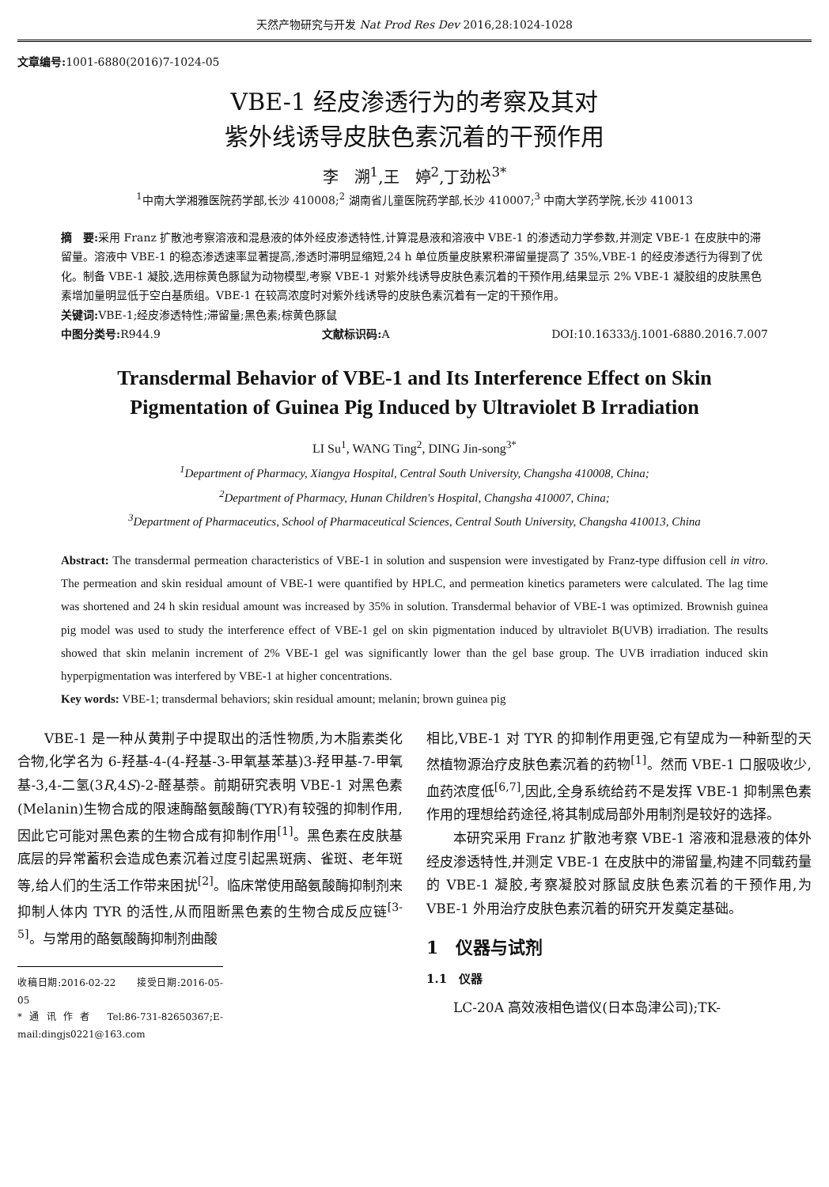天然产物研究与开发 Nat Prod Res Dev 2016,28:1024-1028
文章编号: 1001-6880(2016)7-1024-05
VBE-1 经皮渗透行为的考察及其对
紫外线诱导皮肤色素沉着的干预作用
李　溯<sup>1</sup>,王　婷<sup>2</sup>,丁劲松<sup>3*</sup>
<sup>1</sup> 中南大学湘雅医院药学部,长沙 410008;<sup>2</sup> 湖南省儿童医院药学部,长沙 410007;<sup>3</sup> 中南大学药学院,长沙 410013
摘　要: 采用 Franz 扩散池考察溶液和混悬液的体外经皮渗透特性,计算混悬液和溶液中 VBE-1 的渗透动力学参数,并测定 VBE-1 在皮肤中的滞留量。溶液中 VBE-1 的稳态渗透速率显著提高,渗透时滞明显缩短,24 h 单位质量皮肤累积滞留量提高了 35%,VBE-1 的经皮渗透行为得到了优化。制备 VBE-1 凝胶,选用棕黄色豚鼠为动物模型,考察 VBE-1 对紫外线诱导皮肤色素沉着的干预作用,结果显示 2% VBE-1 凝胶组的皮肤黑色素增加量明显低于空白基质组。VBE-1 在较高浓度时对紫外线诱导的皮肤色素沉着有一定的干预作用。
关键词: VBE-1;经皮渗透特性;滞留量;黑色素;棕黄色豚鼠
中图分类号: R944.9 文献标识码: A DOI:10.16333/j.1001-6880.2016.7.007
Transdermal Behavior of VBE-1 and Its Interference Effect on Skin
Pigmentation of Guinea Pig Induced by Ultraviolet B Irradiation
LI Su<sup>1</sup>, WANG Ting<sup>2</sup>, DING Jin-song<sup>3*</sup>
<sup>1</sup> Department of Pharmacy, Xiangya Hospital, Central South University, Changsha 410008, China;
<sup>2</sup> Department of Pharmacy, Hunan Children's Hospital, Changsha 410007, China;
<sup>3</sup> Department of Pharmaceutics, School of Pharmaceutical Sciences, Central South University, Changsha 410013, China
Abstract: The transdermal permeation characteristics of VBE-1 in solution and suspension were investigated by Franz-type diffusion cell in vitro. The permeation and skin residual amount of VBE-1 were quantified by HPLC, and permeation kinetics parameters were calculated. The lag time was shortened and 24 h skin residual amount was increased by 35% in solution. Transdermal behavior of VBE-1 was optimized. Brownish guinea pig model was used to study the interference effect of VBE-1 gel on skin pigmentation induced by ultraviolet B(UVB) irradiation. The results showed that skin melanin increment of 2% VBE-1 gel was significantly lower than the gel base group. The UVB irradiation induced skin hyperpigmentation was interfered by VBE-1 at higher concentrations.
Key words: VBE-1; transdermal behaviors; skin residual amount; melanin; brown guinea pig
VBE-1 是一种从黄荆子中提取出的活性物质,为木脂素类化合物,化学名为 6-羟基-4-(4-羟基-3-甲氧基苯基)3-羟甲基-7-甲氧基-3,4-二氢(3R,4S)-2-醛基萘。前期研究表明 VBE-1 对黑色素(Melanin)生物合成的限速酶酪氨酸酶(TYR)有较强的抑制作用,因此它可能对黑色素的生物合成有抑制作用<sup>[1]</sup>。黑色素在皮肤基底层的异常蓄积会造成色素沉着过度引起黑斑病、雀斑、老年斑等,给人们的生活工作带来困扰<sup>[2]</sup>。临床常使用酪氨酸酶抑制剂来抑制人体内 TYR 的活性,从而阻断黑色素的生物合成反应链<sup>[3-5]</sup>。与常用的酪氨酸酶抑制剂曲酸
收稿日期:2016-02-22　　接受日期:2016-05-05
*通讯作者 Tel:86-731-82650367;E-mail:dingjs0221@163.com
相比,VBE-1 对 TYR 的抑制作用更强,它有望成为一种新型的天然植物源治疗皮肤色素沉着的药物<sup>[1]</sup>。然而 VBE-1 口服吸收少,血药浓度低<sup>[6,7]</sup>,因此,全身系统给药不是发挥 VBE-1 抑制黑色素作用的理想给药途径,将其制成局部外用制剂是较好的选择。
本研究采用 Franz 扩散池考察 VBE-1 溶液和混悬液的体外经皮渗透特性,并测定 VBE-1 在皮肤中的滞留量,构建不同载药量的 VBE-1 凝胶,考察凝胶对豚鼠皮肤色素沉着的干预作用,为 VBE-1 外用治疗皮肤色素沉着的研究开发奠定基础。
1　仪器与试剂
1.1　仪器
LC-20A 高效液相色谱仪(日本岛津公司);TK-